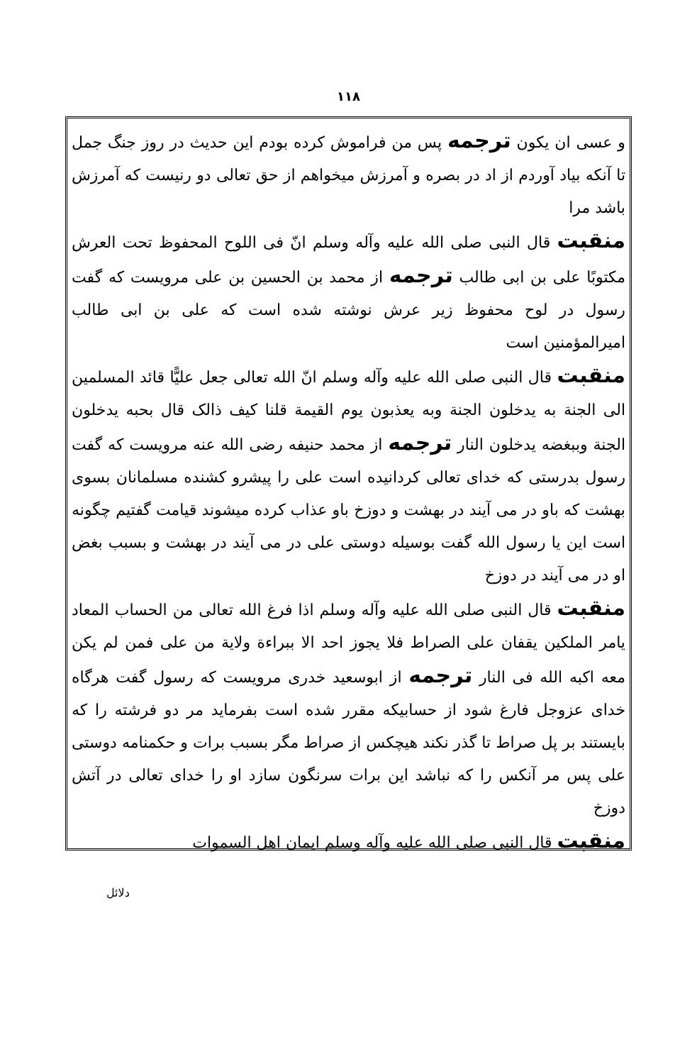۱۱۸
و عسی ان یکون ترجمه پس من فراموش کرده بودم این حدیث در روز جنگ جمل تا آنکه بیاد آوردم از اد در بصره و آمرزش میخواهم از حق تعالی دو رنیست که آمرزش باشد مرا
منقبت قال النبی صلی الله علیه وآله وسلم انّ فی اللوح المحفوظ تحت العرش مکتوبًا علی بن ابی طالب ترجمه از محمد بن الحسین بن علی مرویست که گفت رسول در لوح محفوظ زیر عرش نوشته شده است که علی بن ابی طالب امیرالمؤمنین است
منقبت قال النبی صلی الله علیه وآله وسلم انّ الله تعالی جعل علیًّا قائد المسلمین الی الجنة به یدخلون الجنة وبه یعذبون یوم القیمة قلنا کیف ذالک قال بحبه یدخلون الجنة وببغضه یدخلون النار ترجمه از محمد حنیفه رضی الله عنه مرویست که گفت رسول بدرستی که خدای تعالی کردانیده است علی را پیشرو کشنده مسلمانان بسوی بهشت که باو در می آیند در بهشت و دوزخ باو عذاب کرده میشوند قیامت گفتیم چگونه است این یا رسول الله گفت بوسیله دوستی علی در می آیند در بهشت و بسبب بغض او در می آیند در دوزخ
منقبت قال النبی صلی الله علیه وآله وسلم اذا فرغ الله تعالی من الحساب المعاد یامر الملکین یقفان علی الصراط فلا یجوز احد الا ببراءة ولایة من علی فمن لم یکن معه اکبه الله فی النار ترجمه از ابوسعید خدری مرویست که رسول گفت هرگاه خدای عزوجل فارغ شود از حسابیکه مقرر شده است بفرماید مر دو فرشته را که بایستند بر پل صراط تا گذر نکند هیچکس از صراط مگر بسبب برات و حکمنامه دوستی علی پس مر آنکس را که نباشد این برات سرنگون سازد او را خدای تعالی در آتش دوزخ
منقبت قال النبی صلی الله علیه وآله وسلم ایمان اهل السموات
دلائل